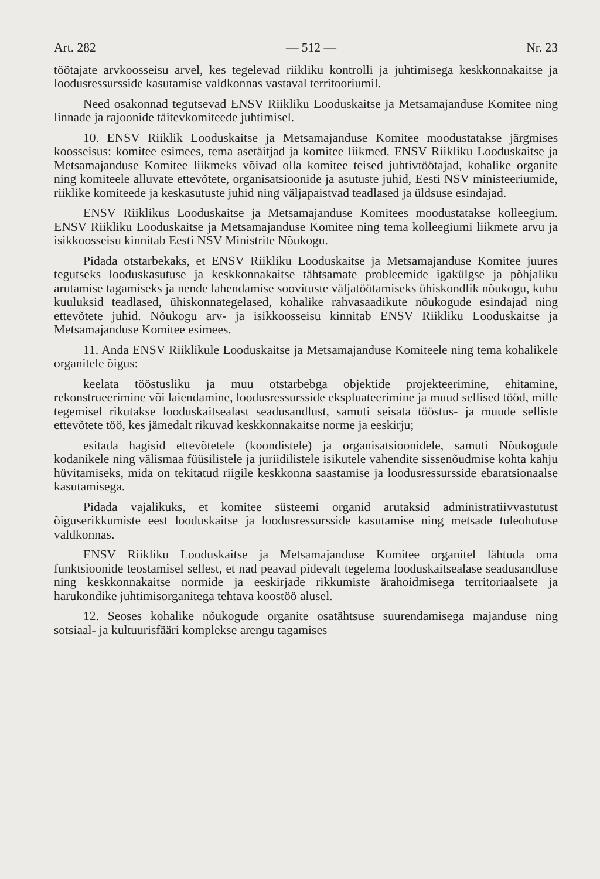Art. 282 — 512 — Nr. 23
töötajate arvkoosseisu arvel, kes tegelevad riikliku kontrolli ja juhtimisega keskkonnakaitse ja loodusressursside kasutamise valdkonnas vastaval territooriumil.
Need osakonnad tegutsevad ENSV Riikliku Looduskaitse ja Metsamajanduse Komitee ning linnade ja rajoonide täitevkomiteede juhtimisel.
10. ENSV Riiklik Looduskaitse ja Metsamajanduse Komitee moodustatakse järgmises koosseisus: komitee esimees, tema asetäitjad ja komitee liikmed. ENSV Riikliku Looduskaitse ja Metsamajanduse Komitee liikmeks võivad olla komitee teised juhtivtöötajad, kohalike organite ning komiteele alluvate ettevõtete, organisatsioonide ja asutuste juhid, Eesti NSV ministeeriumide, riiklike komiteede ja keskasutuste juhid ning väljapaistvad teadlased ja üldsuse esindajad.
ENSV Riiklikus Looduskaitse ja Metsamajanduse Komitees moodustatakse kolleegium. ENSV Riikliku Looduskaitse ja Metsamajanduse Komitee ning tema kolleegiumi liikmete arvu ja isikkoosseisu kinnitab Eesti NSV Ministrite Nõukogu.
Pidada otstarbekaks, et ENSV Riikliku Looduskaitse ja Metsamajanduse Komitee juures tegutseks looduskasutuse ja keskkonnakaitse tähtsamate probleemide igakülgse ja põhjaliku arutamise tagamiseks ja nende lahendamise soovituste väljatöötamiseks ühiskondlik nõukogu, kuhu kuuluksid teadlased, ühiskonnategelased, kohalike rahvasaadikute nõukogude esindajad ning ettevõtete juhid. Nõukogu arv- ja isikkoosseisu kinnitab ENSV Riikliku Looduskaitse ja Metsamajanduse Komitee esimees.
11. Anda ENSV Riiklikule Looduskaitse ja Metsamajanduse Komiteele ning tema kohalikele organitele õigus:
keelata tööstusliku ja muu otstarbebga objektide projekteerimine, ehitamine, rekonstrueerimine või laiendamine, loodusressursside ekspluateerimine ja muud sellised tööd, mille tegemisel rikutakse looduskaitsealast seadusandlust, samuti seisata tööstus- ja muude selliste ettevõtete töö, kes jämedalt rikuvad keskkonnakaitse norme ja eeskirju;
esitada hagisid ettevõtetele (koondistele) ja organisatsioonidele, samuti Nõukogude kodanikele ning välismaa füüsilistele ja juriidilistele isikutele vahendite sissenõudmise kohta kahju hüvitamiseks, mida on tekitatud riigile keskkonna saastamise ja loodusressursside ebaratsionaalse kasutamisega.
Pidada vajalikuks, et komitee süsteemi organid arutaksid administratiivvastutust õiguserikkumiste eest looduskaitse ja loodusressursside kasutamise ning metsade tuleohutuse valdkonnas.
ENSV Riikliku Looduskaitse ja Metsamajanduse Komitee organitel lähtuda oma funktsioonide teostamisel sellest, et nad peavad pidevalt tegelema looduskaitsealase seadusandluse ning keskkonnakaitse normide ja eeskirjade rikkumiste ärahoidmisega territoriaalsete ja harukondike juhtimisorganitega tehtava koostöö alusel.
12. Seoses kohalike nõukogude organite osatähtsuse suurendamisega majanduse ning sotsiaal- ja kultuurisfääri komplekse arengu tagamises